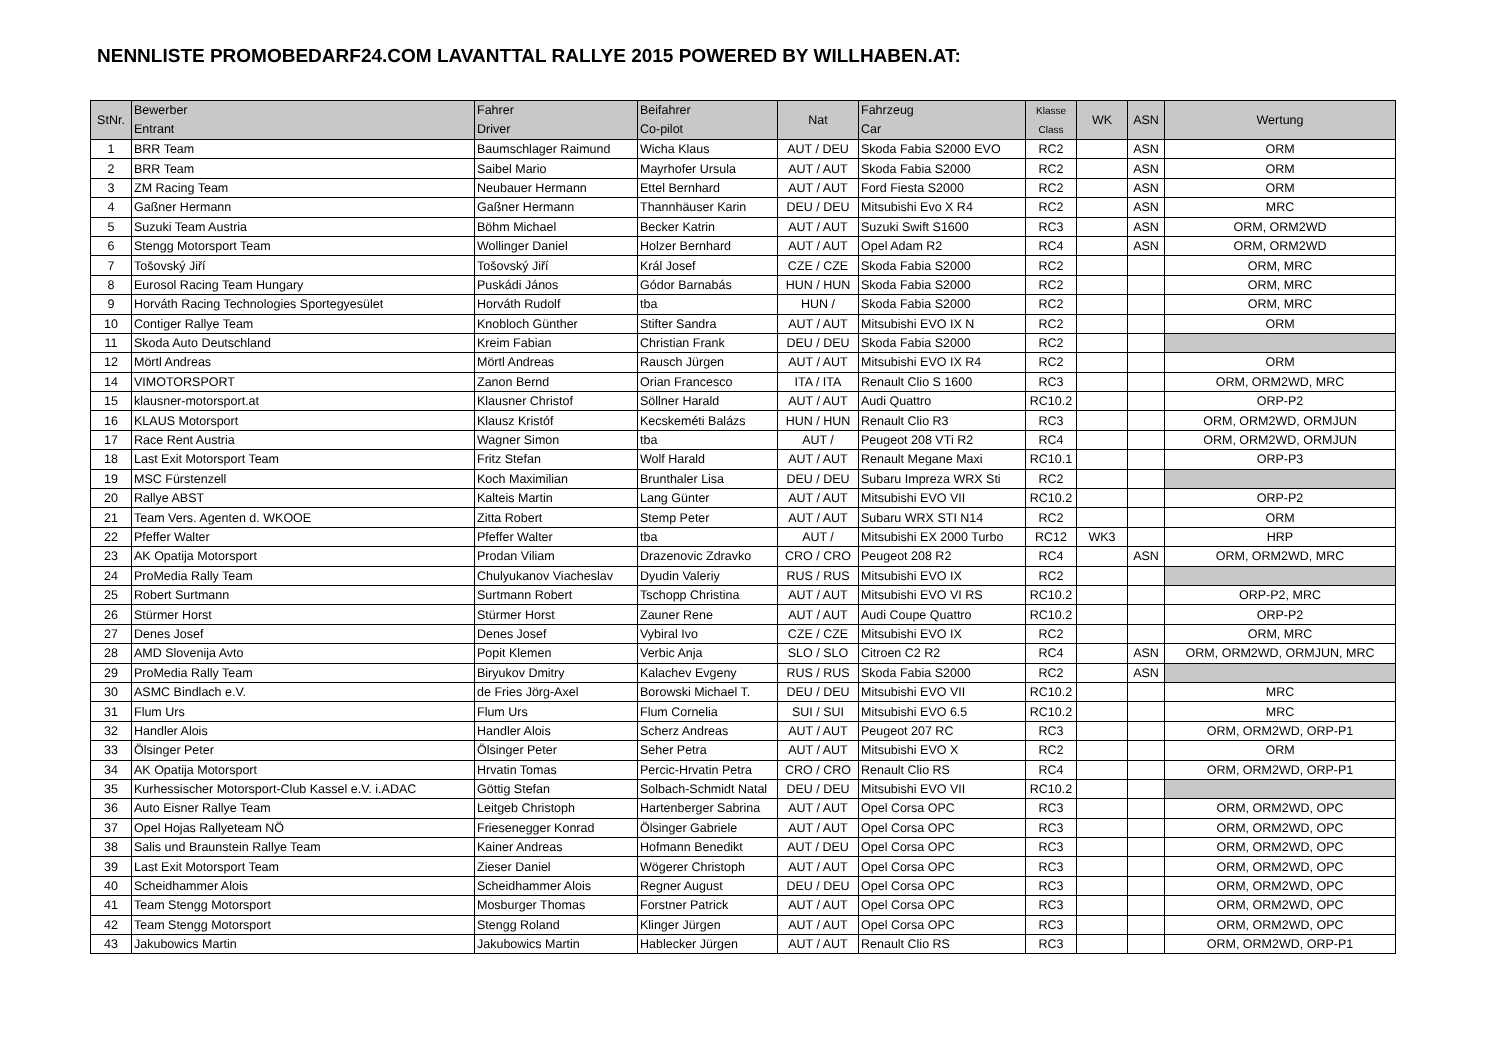NENNLISTE PROMOBEDARF24.COM LAVANTTAL RALLYE 2015 POWERED BY WILLHABEN.AT:
| StNr. | Bewerber Entrant | Fahrer Driver | Beifahrer Co-pilot | Nat | Fahrzeug Car | Klasse Class | WK | ASN | Wertung |
| --- | --- | --- | --- | --- | --- | --- | --- | --- | --- |
| 1 | BRR Team | Baumschlager Raimund | Wicha Klaus | AUT / DEU | Skoda Fabia S2000 EVO | RC2 | | ASN | ORM |
| 2 | BRR Team | Saibel Mario | Mayrhofer Ursula | AUT / AUT | Skoda Fabia S2000 | RC2 | | ASN | ORM |
| 3 | ZM Racing Team | Neubauer Hermann | Ettel Bernhard | AUT / AUT | Ford Fiesta S2000 | RC2 | | ASN | ORM |
| 4 | Gaßner Hermann | Gaßner Hermann | Thannhäuser Karin | DEU / DEU | Mitsubishi Evo X R4 | RC2 | | ASN | MRC |
| 5 | Suzuki Team Austria | Böhm Michael | Becker Katrin | AUT / AUT | Suzuki Swift S1600 | RC3 | | ASN | ORM, ORM2WD |
| 6 | Stengg Motorsport Team | Wollinger Daniel | Holzer Bernhard | AUT / AUT | Opel Adam R2 | RC4 | | ASN | ORM, ORM2WD |
| 7 | Tošovský Jiří | Tošovský Jiří | Král Josef | CZE / CZE | Skoda Fabia S2000 | RC2 | | | ORM, MRC |
| 8 | Eurosol Racing Team Hungary | Puskádi János | Gódor Barnabás | HUN / HUN | Skoda Fabia S2000 | RC2 | | | ORM, MRC |
| 9 | Horváth Racing Technologies Sportegyesület | Horváth Rudolf | tba | HUN / | Skoda Fabia S2000 | RC2 | | | ORM, MRC |
| 10 | Contiger Rallye Team | Knobloch Günther | Stifter Sandra | AUT / AUT | Mitsubishi EVO IX N | RC2 | | | ORM |
| 11 | Skoda Auto Deutschland | Kreim Fabian | Christian Frank | DEU / DEU | Skoda Fabia S2000 | RC2 | | | |
| 12 | Mörtl Andreas | Mörtl Andreas | Rausch Jürgen | AUT / AUT | Mitsubishi EVO IX R4 | RC2 | | | ORM |
| 14 | VIMOTORSPORT | Zanon Bernd | Orian Francesco | ITA / ITA | Renault Clio S 1600 | RC3 | | | ORM, ORM2WD, MRC |
| 15 | klausner-motorsport.at | Klausner Christof | Söllner Harald | AUT / AUT | Audi Quattro | RC10.2 | | | ORP-P2 |
| 16 | KLAUS Motorsport | Klausz Kristóf | Kecskeméti Balázs | HUN / HUN | Renault Clio R3 | RC3 | | | ORM, ORM2WD, ORMJUN |
| 17 | Race Rent Austria | Wagner Simon | tba | AUT / | Peugeot 208 VTi R2 | RC4 | | | ORM, ORM2WD, ORMJUN |
| 18 | Last Exit Motorsport Team | Fritz Stefan | Wolf Harald | AUT / AUT | Renault Megane Maxi | RC10.1 | | | ORP-P3 |
| 19 | MSC Fürstenzell | Koch Maximilian | Brunthaler Lisa | DEU / DEU | Subaru Impreza WRX Sti | RC2 | | | |
| 20 | Rallye ABST | Kalteis Martin | Lang Günter | AUT / AUT | Mitsubishi EVO VII | RC10.2 | | | ORP-P2 |
| 21 | Team Vers. Agenten d. WKOOE | Zitta Robert | Stemp Peter | AUT / AUT | Subaru WRX STI N14 | RC2 | | | ORM |
| 22 | Pfeffer Walter | Pfeffer Walter | tba | AUT / | Mitsubishi EX 2000 Turbo | RC12 | WK3 | | HRP |
| 23 | AK Opatija Motorsport | Prodan Viliam | Drazenovic Zdravko | CRO / CRO | Peugeot 208 R2 | RC4 | | ASN | ORM, ORM2WD, MRC |
| 24 | ProMedia Rally Team | Chulyukanov Viacheslav | Dyudin Valeriy | RUS / RUS | Mitsubishi EVO IX | RC2 | | | |
| 25 | Robert Surtmann | Surtmann Robert | Tschopp Christina | AUT / AUT | Mitsubishi EVO VI RS | RC10.2 | | | ORP-P2, MRC |
| 26 | Stürmer Horst | Stürmer Horst | Zauner Rene | AUT / AUT | Audi Coupe Quattro | RC10.2 | | | ORP-P2 |
| 27 | Denes Josef | Denes Josef | Vybiral Ivo | CZE / CZE | Mitsubishi EVO IX | RC2 | | | ORM, MRC |
| 28 | AMD Slovenija Avto | Popit Klemen | Verbic Anja | SLO / SLO | Citroen C2 R2 | RC4 | | ASN | ORM, ORM2WD, ORMJUN, MRC |
| 29 | ProMedia Rally Team | Biryukov Dmitry | Kalachev Evgeny | RUS / RUS | Skoda Fabia S2000 | RC2 | | ASN | |
| 30 | ASMC Bindlach e.V. | de Fries Jörg-Axel | Borowski Michael T. | DEU / DEU | Mitsubishi EVO VII | RC10.2 | | | MRC |
| 31 | Flum Urs | Flum Urs | Flum Cornelia | SUI / SUI | Mitsubishi EVO 6.5 | RC10.2 | | | MRC |
| 32 | Handler Alois | Handler Alois | Scherz Andreas | AUT / AUT | Peugeot 207 RC | RC3 | | | ORM, ORM2WD, ORP-P1 |
| 33 | Ölsinger Peter | Ölsinger Peter | Seher Petra | AUT / AUT | Mitsubishi EVO X | RC2 | | | ORM |
| 34 | AK Opatija Motorsport | Hrvatin Tomas | Percic-Hrvatin Petra | CRO / CRO | Renault Clio RS | RC4 | | | ORM, ORM2WD, ORP-P1 |
| 35 | Kurhessischer Motorsport-Club Kassel e.V. i.ADAC | Göttig Stefan | Solbach-Schmidt Natal | DEU / DEU | Mitsubishi EVO VII | RC10.2 | | | |
| 36 | Auto Eisner Rallye Team | Leitgeb Christoph | Hartenberger Sabrina | AUT / AUT | Opel Corsa OPC | RC3 | | | ORM, ORM2WD, OPC |
| 37 | Opel Hojas Rallyeteam NÖ | Friesenegger Konrad | Ölsinger Gabriele | AUT / AUT | Opel Corsa OPC | RC3 | | | ORM, ORM2WD, OPC |
| 38 | Salis und Braunstein Rallye Team | Kainer Andreas | Hofmann Benedikt | AUT / DEU | Opel Corsa OPC | RC3 | | | ORM, ORM2WD, OPC |
| 39 | Last Exit Motorsport Team | Zieser Daniel | Wögerer Christoph | AUT / AUT | Opel Corsa OPC | RC3 | | | ORM, ORM2WD, OPC |
| 40 | Scheidhammer Alois | Scheidhammer Alois | Regner August | DEU / DEU | Opel Corsa OPC | RC3 | | | ORM, ORM2WD, OPC |
| 41 | Team Stengg Motorsport | Mosburger Thomas | Forstner Patrick | AUT / AUT | Opel Corsa OPC | RC3 | | | ORM, ORM2WD, OPC |
| 42 | Team Stengg Motorsport | Stengg Roland | Klinger Jürgen | AUT / AUT | Opel Corsa OPC | RC3 | | | ORM, ORM2WD, OPC |
| 43 | Jakubowics Martin | Jakubowics Martin | Hablecker Jürgen | AUT / AUT | Renault Clio RS | RC3 | | | ORM, ORM2WD, ORP-P1 |